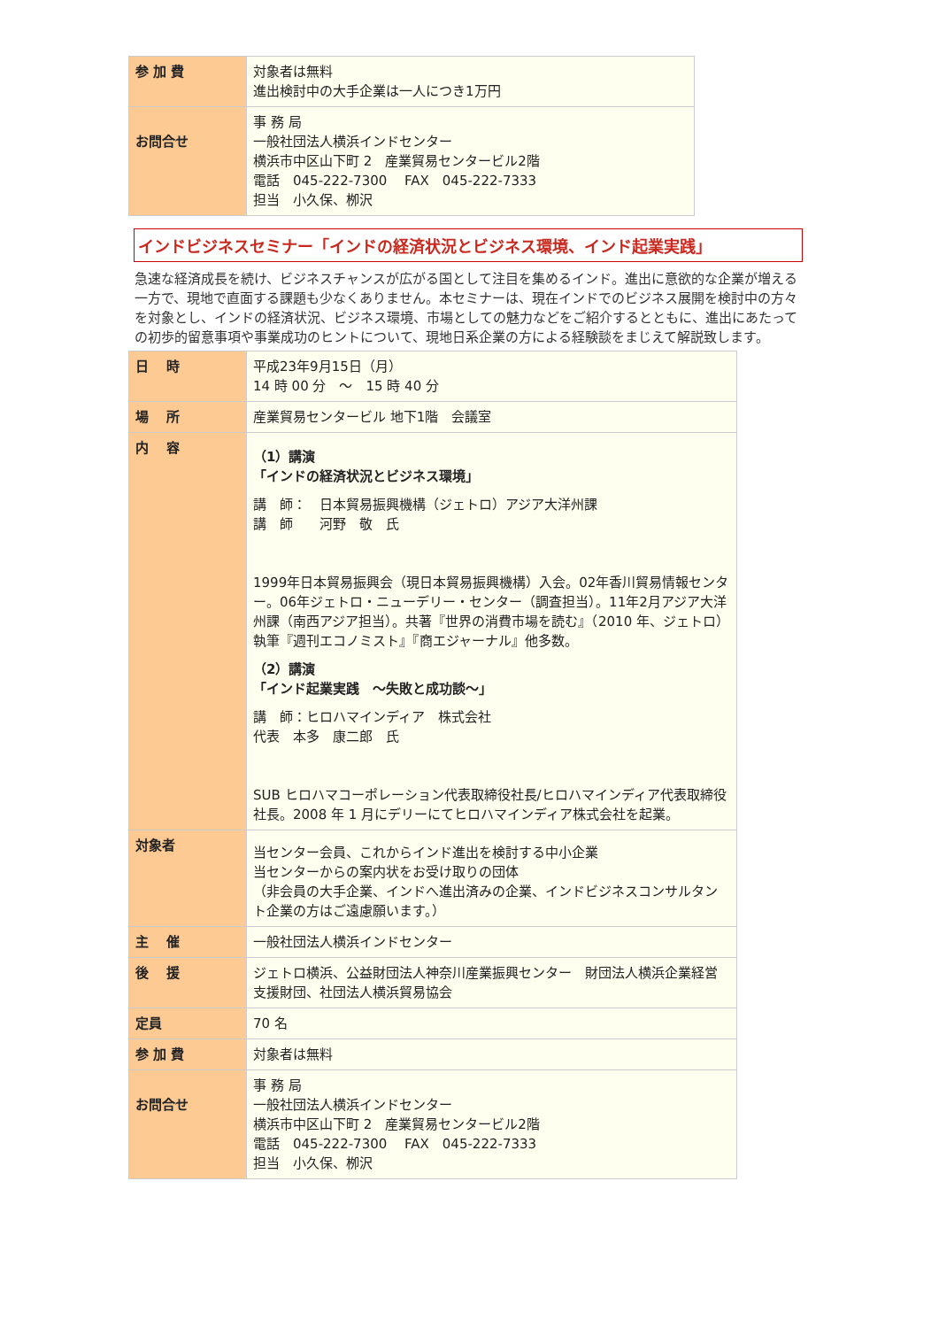| 参 加 費 | 対象者は無料 進出検討中の大手企業は一人につき1万円 |
| お問合せ | 事 務 局 一般社団法人横浜インドセンター 横浜市中区山下町 2 産業貿易センタービル2階 電話 045-222-7300 FAX 045-222-7333 担当 小久保、栁沢 |
インドビジネスセミナー「インドの経済状況とビジネス環境、インド起業実践」
急速な経済成長を続け、ビジネスチャンスが広がる国として注目を集めるインド。進出に意欲的な企業が増える一方で、現地で直面する課題も少なくありません。本セミナーは、現在インドでのビジネス展開を検討中の方々を対象とし、インドの経済状況、ビジネス環境、市場としての魅力などをご紹介するとともに、進出にあたっての初歩的留意事項や事業成功のヒントについて、現地日系企業の方による経験談をまじえて解説致します。
| 日 時 | 平成23年9月15日（月） 14 時 00 分 ～ 15 時 40 分 |
| 場 所 | 産業貿易センタービル 地下1階 会議室 |
| 内 容 | （1）講演 「インドの経済状況とビジネス環境」 講 師： 日本貿易振興機構（ジェトロ）アジア大洋州課 講 師 河野 敬 氏 1999年日本貿易振興会（現日本貿易振興機構）入会。02年香川貿易情報センター。06年ジェトロ・ニューデリー・センター（調査担当）。11年2月アジア大洋州課（南西アジア担当）。共著『世界の消費市場を読む』（2010 年、ジェトロ）執筆『週刊エコノミスト』『商エジャーナル』他多数。 （2）講演 「インド起業実践 ～失敗と成功談～」 講 師：ヒロハマインディア 株式会社 代表 本多 康二郎 氏 SUB ヒロハマコーポレーション代表取締役社長/ヒロハマインディア代表取締役社長。2008 年 1 月にデリーにてヒロハマインディア株式会社を起業。 |
| 対象者 | 当センター会員、これからインド進出を検討する中小企業 当センターからの案内状をお受け取りの団体 （非会員の大手企業、インドへ進出済みの企業、インドビジネスコンサルタント企業の方はご遠慮願います。） |
| 主 催 | 一般社団法人横浜インドセンター |
| 後 援 | ジェトロ横浜、公益財団法人神奈川産業振興センター 財団法人横浜企業経営支援財団、社団法人横浜貿易協会 |
| 定員 | 70 名 |
| 参 加 費 | 対象者は無料 |
| お問合せ | 事 務 局 一般社団法人横浜インドセンター 横浜市中区山下町 2 産業貿易センタービル2階 電話 045-222-7300 FAX 045-222-7333 担当 小久保、栁沢 |